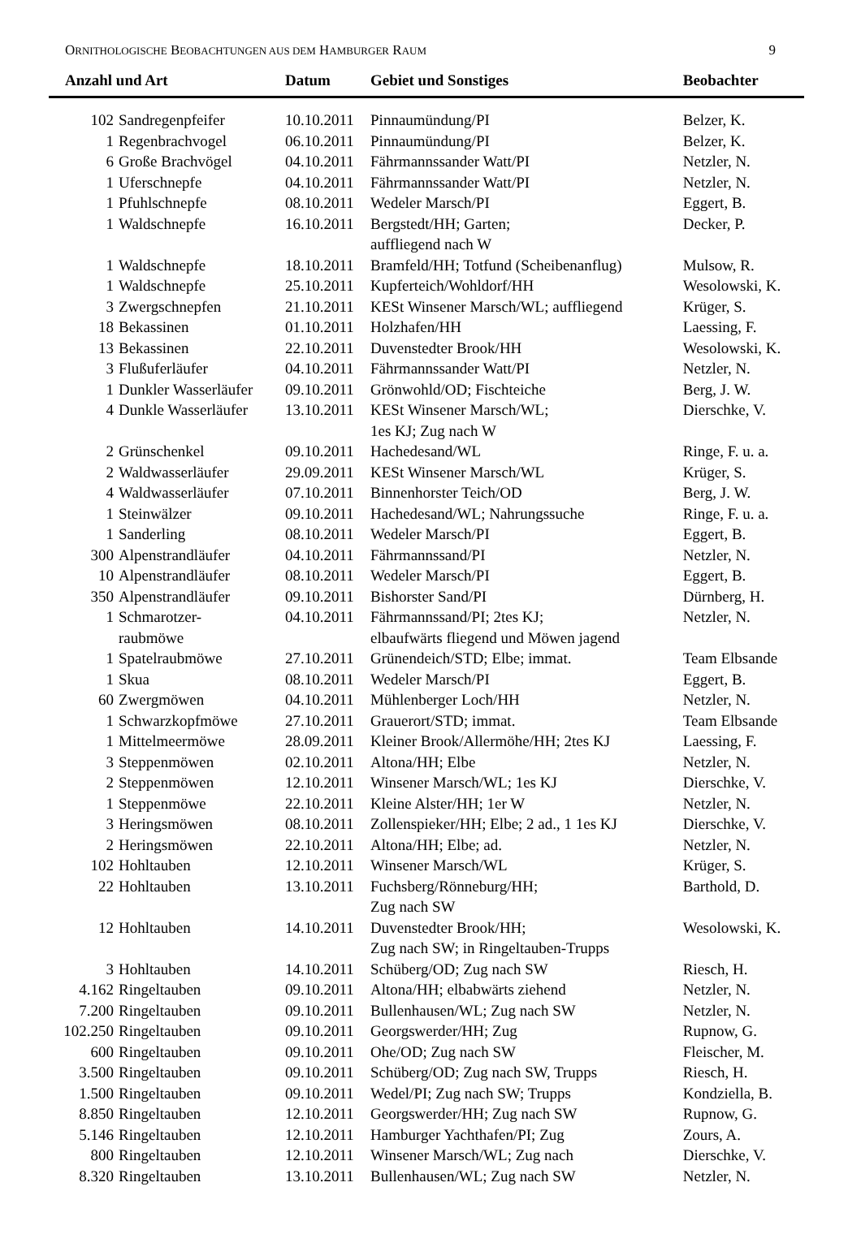ORNITHOLOGISCHE BEOBACHTUNGEN AUS DEM HAMBURGER RAUM 9
| Anzahl und Art | | Datum | Gebiet und Sonstiges | Beobachter |
| --- | --- | --- | --- | --- |
| 102 | Sandregenpfeifer | 10.10.2011 | Pinnaumündung/PI | Belzer, K. |
| 1 | Regenbrachvogel | 06.10.2011 | Pinnaumündung/PI | Belzer, K. |
| 6 | Große Brachvögel | 04.10.2011 | Fährmannssander Watt/PI | Netzler, N. |
| 1 | Uferschnepfe | 04.10.2011 | Fährmannssander Watt/PI | Netzler, N. |
| 1 | Pfuhlschnepfe | 08.10.2011 | Wedeler Marsch/PI | Eggert, B. |
| 1 | Waldschnepfe | 16.10.2011 | Bergstedt/HH; Garten; auffliegend nach W | Decker, P. |
| 1 | Waldschnepfe | 18.10.2011 | Bramfeld/HH; Totfund (Scheibenanflug) | Mulsow, R. |
| 1 | Waldschnepfe | 25.10.2011 | Kupferteich/Wohldorf/HH | Wesolowski, K. |
| 3 | Zwergschnepfen | 21.10.2011 | KESt Winsener Marsch/WL; auffliegend | Krüger, S. |
| 18 | Bekassinen | 01.10.2011 | Holzhafen/HH | Laessing, F. |
| 13 | Bekassinen | 22.10.2011 | Duvenstedter Brook/HH | Wesolowski, K. |
| 3 | Flußuferläufer | 04.10.2011 | Fährmannssander Watt/PI | Netzler, N. |
| 1 | Dunkler Wasserläufer | 09.10.2011 | Grönwohld/OD; Fischteiche | Berg, J. W. |
| 4 | Dunkle Wasserläufer | 13.10.2011 | KESt Winsener Marsch/WL; 1es KJ; Zug nach W | Dierschke, V. |
| 2 | Grünschenkel | 09.10.2011 | Hachedesand/WL | Ringe, F. u. a. |
| 2 | Waldwasserläufer | 29.09.2011 | KESt Winsener Marsch/WL | Krüger, S. |
| 4 | Waldwasserläufer | 07.10.2011 | Binnenhorster Teich/OD | Berg, J. W. |
| 1 | Steinwälzer | 09.10.2011 | Hachedesand/WL; Nahrungssuche | Ringe, F. u. a. |
| 1 | Sanderling | 08.10.2011 | Wedeler Marsch/PI | Eggert, B. |
| 300 | Alpenstrandläufer | 04.10.2011 | Fährmannssand/PI | Netzler, N. |
| 10 | Alpenstrandläufer | 08.10.2011 | Wedeler Marsch/PI | Eggert, B. |
| 350 | Alpenstrandläufer | 09.10.2011 | Bishorster Sand/PI | Dürnberg, H. |
| 1 | Schmarotzer- raubmöwe | 04.10.2011 | Fährmannssand/PI; 2tes KJ; elbaufwärts fliegend und Möwen jagend | Netzler, N. |
| 1 | Spatelraubmöwe | 27.10.2011 | Grünendeich/STD; Elbe; immat. | Team Elbsande |
| 1 | Skua | 08.10.2011 | Wedeler Marsch/PI | Eggert, B. |
| 60 | Zwergmöwen | 04.10.2011 | Mühlenberger Loch/HH | Netzler, N. |
| 1 | Schwarzkopfmöwe | 27.10.2011 | Grauerort/STD; immat. | Team Elbsande |
| 1 | Mittelmeermöwe | 28.09.2011 | Kleiner Brook/Allermöhe/HH; 2tes KJ | Laessing, F. |
| 3 | Steppenmöwen | 02.10.2011 | Altona/HH; Elbe | Netzler, N. |
| 2 | Steppenmöwen | 12.10.2011 | Winsener Marsch/WL; 1es KJ | Dierschke, V. |
| 1 | Steppenmöwe | 22.10.2011 | Kleine Alster/HH; 1er W | Netzler, N. |
| 3 | Heringsmöwen | 08.10.2011 | Zollenspieker/HH; Elbe; 2 ad., 1 1es KJ | Dierschke, V. |
| 2 | Heringsmöwen | 22.10.2011 | Altona/HH; Elbe; ad. | Netzler, N. |
| 102 | Hohltauben | 12.10.2011 | Winsener Marsch/WL | Krüger, S. |
| 22 | Hohltauben | 13.10.2011 | Fuchsberg/Rönneburg/HH; Zug nach SW | Barthold, D. |
| 12 | Hohltauben | 14.10.2011 | Duvenstedter Brook/HH; Zug nach SW; in Ringeltauben-Trupps | Wesolowski, K. |
| 3 | Hohltauben | 14.10.2011 | Schüberg/OD; Zug nach SW | Riesch, H. |
| 4.162 | Ringeltauben | 09.10.2011 | Altona/HH; elbabwärts ziehend | Netzler, N. |
| 7.200 | Ringeltauben | 09.10.2011 | Bullenhausen/WL; Zug nach SW | Netzler, N. |
| 102.250 | Ringeltauben | 09.10.2011 | Georgswerder/HH; Zug | Rupnow, G. |
| 600 | Ringeltauben | 09.10.2011 | Ohe/OD; Zug nach SW | Fleischer, M. |
| 3.500 | Ringeltauben | 09.10.2011 | Schüberg/OD; Zug nach SW, Trupps | Riesch, H. |
| 1.500 | Ringeltauben | 09.10.2011 | Wedel/PI; Zug nach SW; Trupps | Kondziella, B. |
| 8.850 | Ringeltauben | 12.10.2011 | Georgswerder/HH; Zug nach SW | Rupnow, G. |
| 5.146 | Ringeltauben | 12.10.2011 | Hamburger Yachthafen/PI; Zug | Zours, A. |
| 800 | Ringeltauben | 12.10.2011 | Winsener Marsch/WL; Zug nach | Dierschke, V. |
| 8.320 | Ringeltauben | 13.10.2011 | Bullenhausen/WL; Zug nach SW | Netzler, N. |